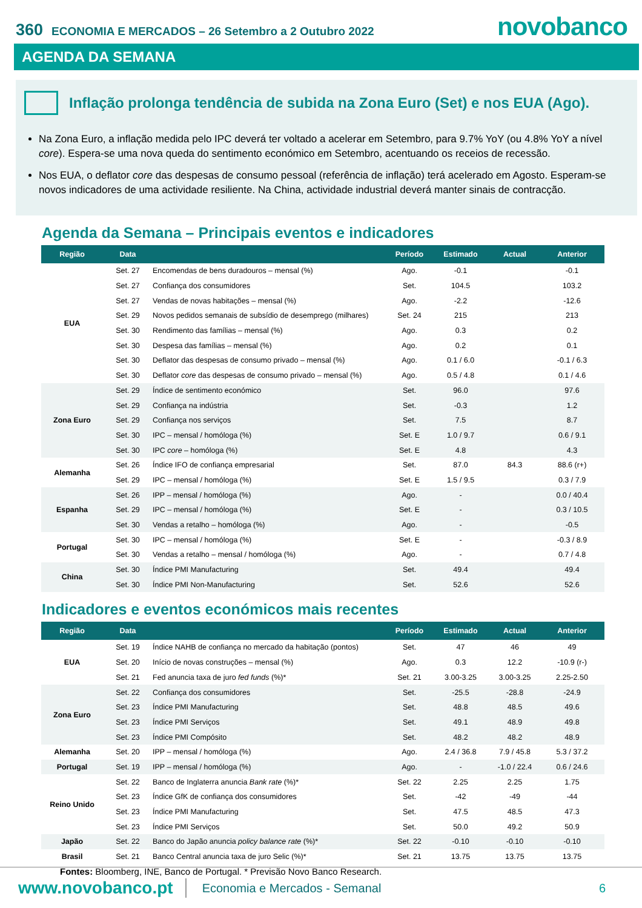360 ECONOMIA E MERCADOS – 26 Setembro a 2 Outubro 2022 novobanco
AGENDA DA SEMANA
Inflação prolonga tendência de subida na Zona Euro (Set) e nos EUA (Ago).
Na Zona Euro, a inflação medida pelo IPC deverá ter voltado a acelerar em Setembro, para 9.7% YoY (ou 4.8% YoY a nível core). Espera-se uma nova queda do sentimento económico em Setembro, acentuando os receios de recessão.
Nos EUA, o deflator core das despesas de consumo pessoal (referência de inflação) terá acelerado em Agosto. Esperam-se novos indicadores de uma actividade resiliente. Na China, actividade industrial deverá manter sinais de contracção.
Agenda da Semana – Principais eventos e indicadores
| Região | Data | | Período | Estimado | Actual | Anterior |
| --- | --- | --- | --- | --- | --- | --- |
| EUA | Set. 27 | Encomendas de bens duradouros – mensal (%) | Ago. | -0.1 | | -0.1 |
| | Set. 27 | Confiança dos consumidores | Set. | 104.5 | | 103.2 |
| | Set. 27 | Vendas de novas habitações – mensal (%) | Ago. | -2.2 | | -12.6 |
| | Set. 29 | Novos pedidos semanais de subsídio de desemprego (milhares) | Set. 24 | 215 | | 213 |
| | Set. 30 | Rendimento das famílias – mensal (%) | Ago. | 0.3 | | 0.2 |
| | Set. 30 | Despesa das famílias – mensal (%) | Ago. | 0.2 | | 0.1 |
| | Set. 30 | Deflator das despesas de consumo privado – mensal (%) | Ago. | 0.1 / 6.0 | | -0.1 / 6.3 |
| | Set. 30 | Deflator core das despesas de consumo privado – mensal (%) | Ago. | 0.5 / 4.8 | | 0.1 / 4.6 |
| Zona Euro | Set. 29 | Índice de sentimento económico | Set. | 96.0 | | 97.6 |
| | Set. 29 | Confiança na indústria | Set. | -0.3 | | 1.2 |
| | Set. 29 | Confiança nos serviços | Set. | 7.5 | | 8.7 |
| | Set. 30 | IPC – mensal / homóloga (%) | Set. E | 1.0 / 9.7 | | 0.6 / 9.1 |
| | Set. 30 | IPC core – homóloga (%) | Set. E | 4.8 | | 4.3 |
| Alemanha | Set. 26 | Índice IFO de confiança empresarial | Set. | 87.0 | 84.3 | 88.6 (r+) |
| | Set. 29 | IPC – mensal / homóloga (%) | Set. E | 1.5 / 9.5 | | 0.3 / 7.9 |
| Espanha | Set. 26 | IPP – mensal / homóloga (%) | Ago. | - | | 0.0 / 40.4 |
| | Set. 29 | IPC – mensal / homóloga (%) | Set. E | - | | 0.3 / 10.5 |
| | Set. 30 | Vendas a retalho – homóloga (%) | Ago. | - | | -0.5 |
| Portugal | Set. 30 | IPC – mensal / homóloga (%) | Set. E | - | | -0.3 / 8.9 |
| | Set. 30 | Vendas a retalho – mensal / homóloga (%) | Ago. | - | | 0.7 / 4.8 |
| China | Set. 30 | Índice PMI Manufacturing | Set. | 49.4 | | 49.4 |
| | Set. 30 | Índice PMI Non-Manufacturing | Set. | 52.6 | | 52.6 |
Indicadores e eventos económicos mais recentes
| Região | Data | | Período | Estimado | Actual | Anterior |
| --- | --- | --- | --- | --- | --- | --- |
| EUA | Set. 19 | Índice NAHB de confiança no mercado da habitação (pontos) | Set. | 47 | 46 | 49 |
| | Set. 20 | Início de novas construções – mensal (%) | Ago. | 0.3 | 12.2 | -10.9 (r-) |
| | Set. 21 | Fed anuncia taxa de juro fed funds (%)* | Set. 21 | 3.00-3.25 | 3.00-3.25 | 2.25-2.50 |
| Zona Euro | Set. 22 | Confiança dos consumidores | Set. | -25.5 | -28.8 | -24.9 |
| | Set. 23 | Índice PMI Manufacturing | Set. | 48.8 | 48.5 | 49.6 |
| | Set. 23 | Índice PMI Serviços | Set. | 49.1 | 48.9 | 49.8 |
| | Set. 23 | Índice PMI Compósito | Set. | 48.2 | 48.2 | 48.9 |
| Alemanha | Set. 20 | IPP – mensal / homóloga (%) | Ago. | 2.4 / 36.8 | 7.9 / 45.8 | 5.3 / 37.2 |
| Portugal | Set. 19 | IPP – mensal / homóloga (%) | Ago. | - | -1.0 / 22.4 | 0.6 / 24.6 |
| Reino Unido | Set. 22 | Banco de Inglaterra anuncia Bank rate (%)* | Set. 22 | 2.25 | 2.25 | 1.75 |
| | Set. 23 | Índice GfK de confiança dos consumidores | Set. | -42 | -49 | -44 |
| | Set. 23 | Índice PMI Manufacturing | Set. | 47.5 | 48.5 | 47.3 |
| | Set. 23 | Índice PMI Serviços | Set. | 50.0 | 49.2 | 50.9 |
| Japão | Set. 22 | Banco do Japão anuncia policy balance rate (%)* | Set. 22 | -0.10 | -0.10 | -0.10 |
| Brasil | Set. 21 | Banco Central anuncia taxa de juro Selic (%)* | Set. 21 | 13.75 | 13.75 | 13.75 |
Fontes: Bloomberg, INE, Banco de Portugal. * Previsão Novo Banco Research.
www.novobanco.pt Economia e Mercados - Semanal 6